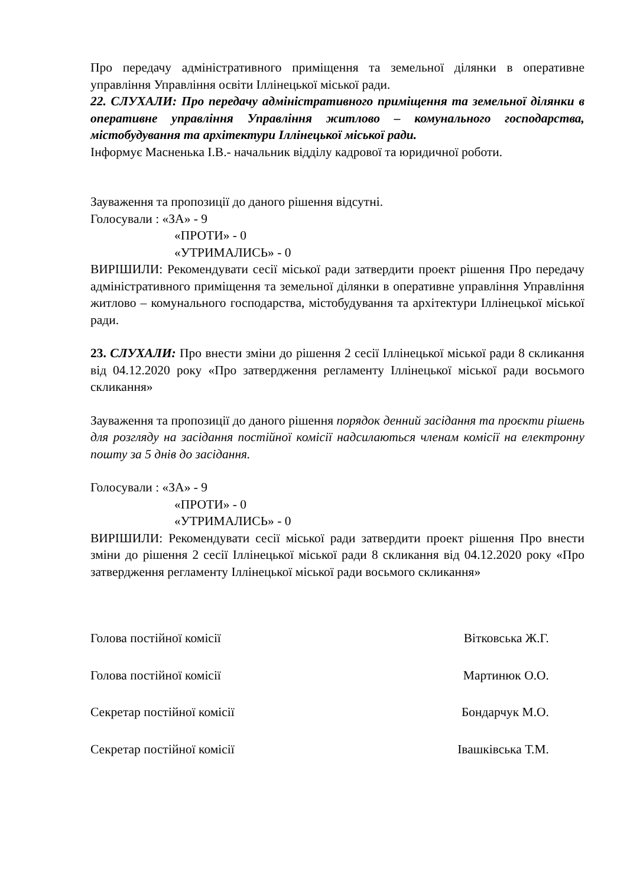Про передачу адміністративного приміщення та земельної ділянки в оперативне управління Управління освіти Іллінецької міської ради.
22. СЛУХАЛИ: Про передачу адміністративного приміщення та земельної ділянки в оперативне управління Управління житлово – комунального господарства, містобудування та архітектури Іллінецької міської ради.
Інформує Масненька І.В.- начальник відділу кадрової та юридичної роботи.
Зауваження та пропозиції до даного рішення відсутні.
Голосували : «ЗА» - 9
«ПРОТИ» - 0
«УТРИМАЛИСЬ» - 0
ВИРІШИЛИ: Рекомендувати сесії міської ради затвердити проект рішення Про передачу адміністративного приміщення та земельної ділянки в оперативне управління Управління житлово – комунального господарства, містобудування та архітектури Іллінецької міської ради.
23. СЛУХАЛИ: Про внести зміни до рішення 2 сесії Іллінецької міської ради 8 скликання від 04.12.2020 року «Про затвердження регламенту Іллінецької міської ради восьмого скликання»
Зауваження та пропозиції до даного рішення порядок денний засідання та проєкти рішень для розгляду на засідання постійної комісії надсилаються членам комісії на електронну пошту за 5 днів до засідання.
Голосували : «ЗА» - 9
«ПРОТИ» - 0
«УТРИМАЛИСЬ» - 0
ВИРІШИЛИ: Рекомендувати сесії міської ради затвердити проект рішення Про внести зміни до рішення 2 сесії Іллінецької міської ради 8 скликання від 04.12.2020 року «Про затвердження регламенту Іллінецької міської ради восьмого скликання»
Голова постійної комісії Вітковська Ж.Г.
Голова постійної комісії Мартинюк О.О.
Секретар постійної комісії Бондарчук М.О.
Секретар постійної комісії Івашківська Т.М.